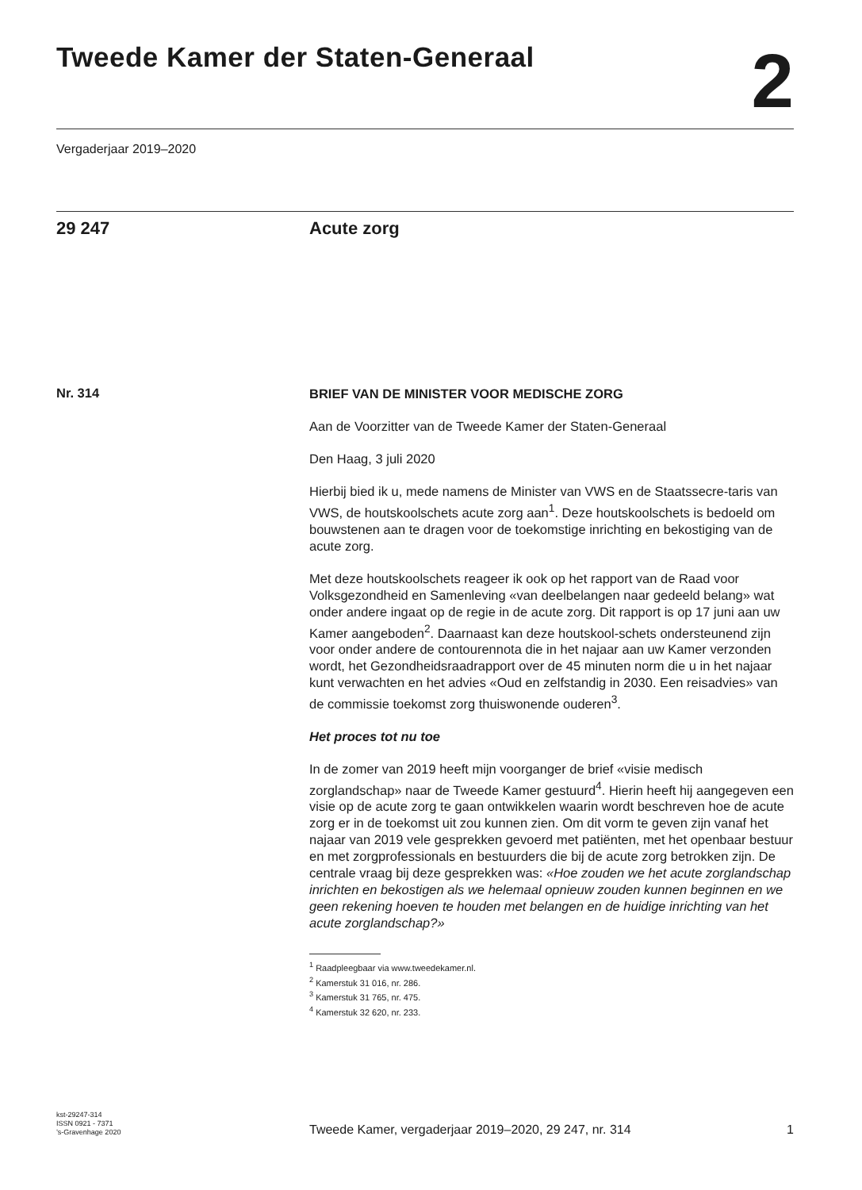Tweede Kamer der Staten-Generaal
2
Vergaderjaar 2019–2020
29 247 Acute zorg
Nr. 314
BRIEF VAN DE MINISTER VOOR MEDISCHE ZORG
Aan de Voorzitter van de Tweede Kamer der Staten-Generaal
Den Haag, 3 juli 2020
Hierbij bied ik u, mede namens de Minister van VWS en de Staatssecre-taris van VWS, de houtskoolschets acute zorg aan<sup>1</sup>. Deze houtskoolschets is bedoeld om bouwstenen aan te dragen voor de toekomstige inrichting en bekostiging van de acute zorg.
Met deze houtskoolschets reageer ik ook op het rapport van de Raad voor Volksgezondheid en Samenleving «van deelbelangen naar gedeeld belang» wat onder andere ingaat op de regie in de acute zorg. Dit rapport is op 17 juni aan uw Kamer aangeboden<sup>2</sup>. Daarnaast kan deze houtskool-schets ondersteunend zijn voor onder andere de contourennota die in het najaar aan uw Kamer verzonden wordt, het Gezondheidsraadrapport over de 45 minuten norm die u in het najaar kunt verwachten en het advies «Oud en zelfstandig in 2030. Een reisadvies» van de commissie toekomst zorg thuiswonende ouderen<sup>3</sup>.
Het proces tot nu toe
In de zomer van 2019 heeft mijn voorganger de brief «visie medisch zorglandschap» naar de Tweede Kamer gestuurd<sup>4</sup>. Hierin heeft hij aangegeven een visie op de acute zorg te gaan ontwikkelen waarin wordt beschreven hoe de acute zorg er in de toekomst uit zou kunnen zien. Om dit vorm te geven zijn vanaf het najaar van 2019 vele gesprekken gevoerd met patiënten, met het openbaar bestuur en met zorgprofessionals en bestuurders die bij de acute zorg betrokken zijn. De centrale vraag bij deze gesprekken was: «Hoe zouden we het acute zorglandschap inrichten en bekostigen als we helemaal opnieuw zouden kunnen beginnen en we geen rekening hoeven te houden met belangen en de huidige inrichting van het acute zorglandschap?»
<sup>1</sup> Raadpleegbaar via www.tweedekamer.nl.
<sup>2</sup> Kamerstuk 31 016, nr. 286.
<sup>3</sup> Kamerstuk 31 765, nr. 475.
<sup>4</sup> Kamerstuk 32 620, nr. 233.
kst-29247-314
ISSN 0921 - 7371
’s-Gravenhage 2020
Tweede Kamer, vergaderjaar 2019–2020, 29 247, nr. 314
1